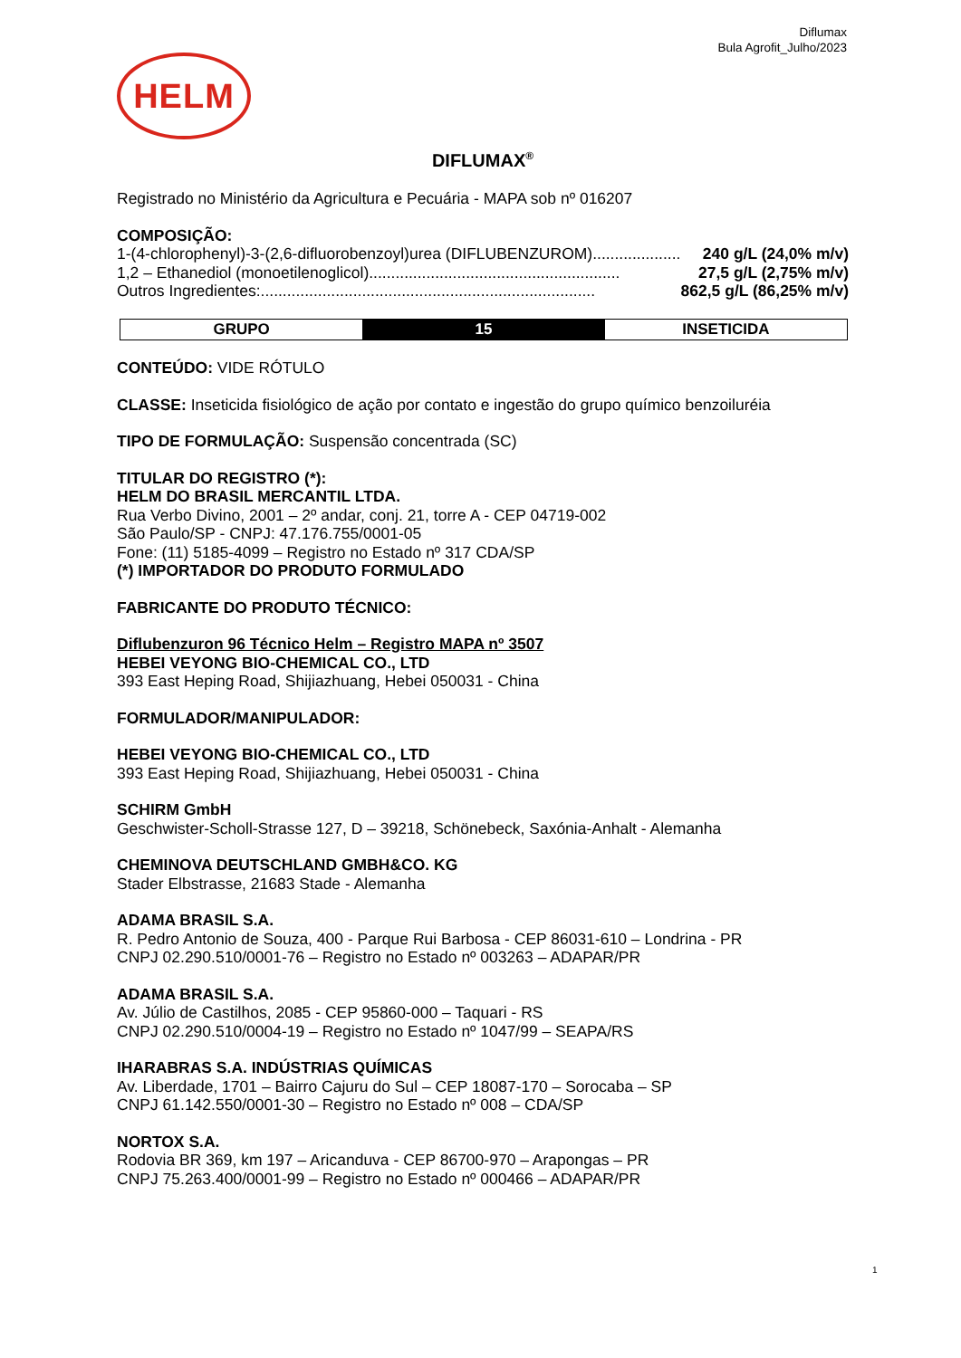Diflumax
Bula Agrofit_Julho/2023
HELM
DIFLUMAX<sup>®</sup>
Registrado no Ministério da Agricultura e Pecuária - MAPA sob nº 016207
COMPOSIÇÃO:
1-(4-chlorophenyl)-3-(2,6-difluorobenzoyl)urea (DIFLUBENZUROM).................... 240 g/L (24,0% m/v)
1,2 – Ethanediol (monoetilenoglicol)......................................................... 27,5 g/L (2,75% m/v)
Outros Ingredientes:............................................................................ 862,5 g/L (86,25% m/v)
| GRUPO | 15 | INSETICIDA |
| --- | --- | --- |
CONTEÚDO: VIDE RÓTULO
CLASSE: Inseticida fisiológico de ação por contato e ingestão do grupo químico benzoiluréia
TIPO DE FORMULAÇÃO: Suspensão concentrada (SC)
TITULAR DO REGISTRO (*):
HELM DO BRASIL MERCANTIL LTDA.
Rua Verbo Divino, 2001 – 2º andar, conj. 21, torre A - CEP 04719-002
São Paulo/SP - CNPJ: 47.176.755/0001-05
Fone: (11) 5185-4099 – Registro no Estado nº 317 CDA/SP
(*) IMPORTADOR DO PRODUTO FORMULADO
FABRICANTE DO PRODUTO TÉCNICO:
Diflubenzuron 96 Técnico Helm – Registro MAPA nº 3507
HEBEI VEYONG BIO-CHEMICAL CO., LTD
393 East Heping Road, Shijiazhuang, Hebei 050031 - China
FORMULADOR/MANIPULADOR:
HEBEI VEYONG BIO-CHEMICAL CO., LTD
393 East Heping Road, Shijiazhuang, Hebei 050031 - China
SCHIRM GmbH
Geschwister-Scholl-Strasse 127, D – 39218, Schönebeck, Saxónia-Anhalt - Alemanha
CHEMINOVA DEUTSCHLAND GMBH&CO. KG
Stader Elbstrasse, 21683 Stade - Alemanha
ADAMA BRASIL S.A.
R. Pedro Antonio de Souza, 400 - Parque Rui Barbosa - CEP 86031-610 – Londrina - PR
CNPJ 02.290.510/0001-76 – Registro no Estado nº 003263 – ADAPAR/PR
ADAMA BRASIL S.A.
Av. Júlio de Castilhos, 2085 - CEP 95860-000 – Taquari - RS
CNPJ 02.290.510/0004-19 – Registro no Estado nº 1047/99 – SEAPA/RS
IHARABRAS S.A. INDÚSTRIAS QUÍMICAS
Av. Liberdade, 1701 – Bairro Cajuru do Sul – CEP 18087-170 – Sorocaba – SP
CNPJ 61.142.550/0001-30 – Registro no Estado nº 008 – CDA/SP
NORTOX S.A.
Rodovia BR 369, km 197 – Aricanduva - CEP 86700-970 – Arapongas – PR
CNPJ 75.263.400/0001-99 – Registro no Estado nº 000466 – ADAPAR/PR
1